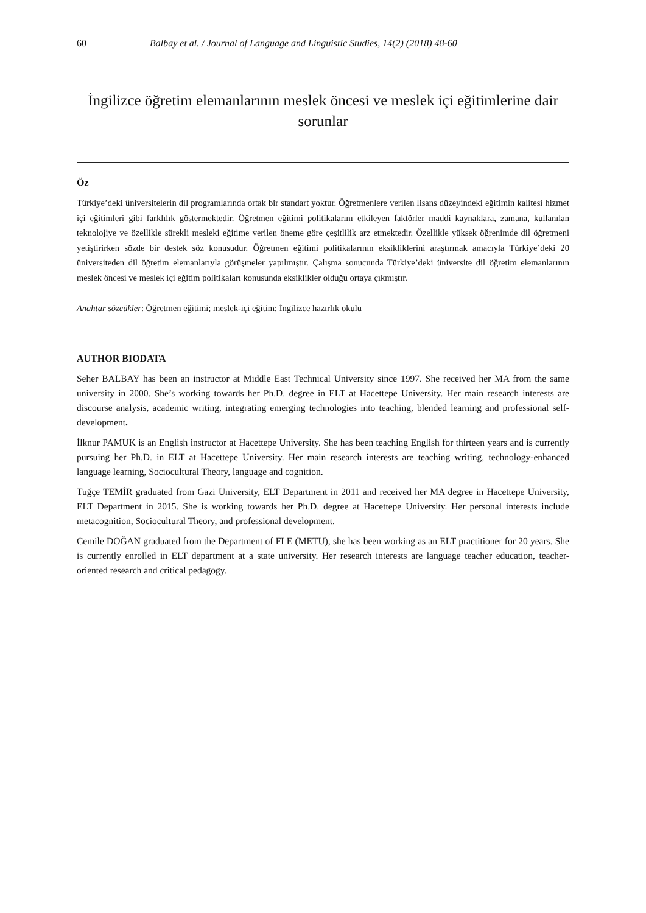60 Balbay et al. / Journal of Language and Linguistic Studies, 14(2) (2018) 48-60
İngilizce öğretim elemanlarının meslek öncesi ve meslek içi eğitimlerine dair sorunlar
Öz
Türkiye’deki üniversitelerin dil programlarında ortak bir standart yoktur. Öğretmenlere verilen lisans düzeyindeki eğitimin kalitesi hizmet içi eğitimleri gibi farklılık göstermektedir. Öğretmen eğitimi politikalarını etkileyen faktörler maddi kaynaklara, zamana, kullanılan teknolojiye ve özellikle sürekli mesleki eğitime verilen öneme göre çeşitlilik arz etmektedir. Özellikle yüksek öğrenimde dil öğretmeni yetiştirirken sözde bir destek söz konusudur. Öğretmen eğitimi politikalarının eksikliklerini araştırmak amacıyla Türkiye’deki 20 üniversiteden dil öğretim elemanlarıyla görüşmeler yapılmıştır. Çalışma sonucunda Türkiye’deki üniversite dil öğretim elemanlarının meslek öncesi ve meslek içi eğitim politikaları konusunda eksiklikler olduğu ortaya çıkmıştır.
Anahtar sözcükler: Öğretmen eğitimi; meslek-içi eğitim; İngilizce hazırlık okulu
AUTHOR BIODATA
Seher BALBAY has been an instructor at Middle East Technical University since 1997. She received her MA from the same university in 2000. She’s working towards her Ph.D. degree in ELT at Hacettepe University. Her main research interests are discourse analysis, academic writing, integrating emerging technologies into teaching, blended learning and professional self-development.
İlknur PAMUK is an English instructor at Hacettepe University. She has been teaching English for thirteen years and is currently pursuing her Ph.D. in ELT at Hacettepe University. Her main research interests are teaching writing, technology-enhanced language learning, Sociocultural Theory, language and cognition.
Tuğçe TEMİR graduated from Gazi University, ELT Department in 2011 and received her MA degree in Hacettepe University, ELT Department in 2015. She is working towards her Ph.D. degree at Hacettepe University. Her personal interests include metacognition, Sociocultural Theory, and professional development.
Cemile DOĞAN graduated from the Department of FLE (METU), she has been working as an ELT practitioner for 20 years. She is currently enrolled in ELT department at a state university. Her research interests are language teacher education, teacher-oriented research and critical pedagogy.